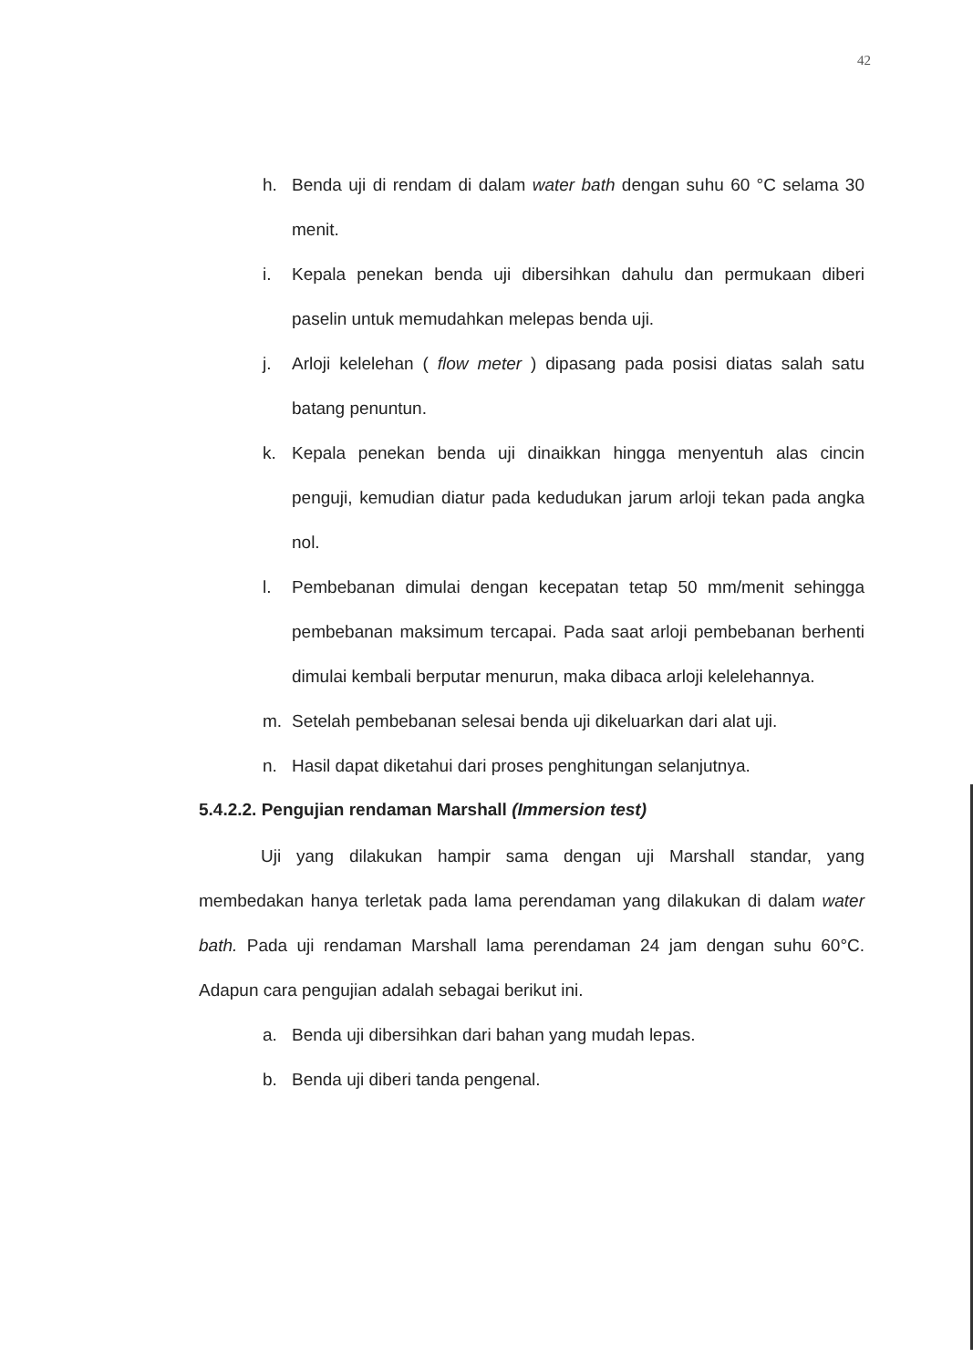42
h. Benda uji di rendam di dalam water bath dengan suhu 60 °C selama 30 menit.
i. Kepala penekan benda uji dibersihkan dahulu dan permukaan diberi paselin untuk memudahkan melepas benda uji.
j. Arloji kelelehan ( flow meter ) dipasang pada posisi diatas salah satu batang penuntun.
k. Kepala penekan benda uji dinaikkan hingga menyentuh alas cincin penguji, kemudian diatur pada kedudukan jarum arloji tekan pada angka nol.
l. Pembebanan dimulai dengan kecepatan tetap 50 mm/menit sehingga pembebanan maksimum tercapai. Pada saat arloji pembebanan berhenti dimulai kembali berputar menurun, maka dibaca arloji kelelehannya.
m. Setelah pembebanan selesai benda uji dikeluarkan dari alat uji.
n. Hasil dapat diketahui dari proses penghitungan selanjutnya.
5.4.2.2. Pengujian rendaman Marshall (Immersion test)
Uji yang dilakukan hampir sama dengan uji Marshall standar, yang membedakan hanya terletak pada lama perendaman yang dilakukan di dalam water bath. Pada uji rendaman Marshall lama perendaman 24 jam dengan suhu 60°C. Adapun cara pengujian adalah sebagai berikut ini.
a. Benda uji dibersihkan dari bahan yang mudah lepas.
b. Benda uji diberi tanda pengenal.